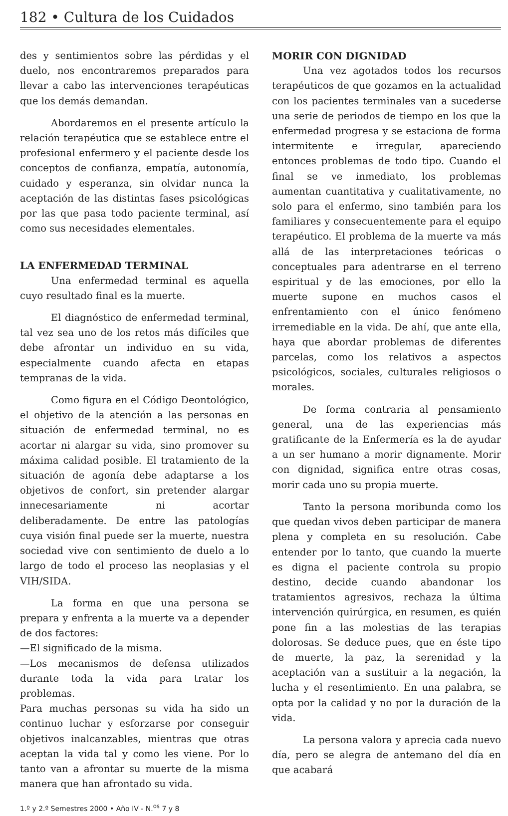182 • Cultura de los Cuidados
des y sentimientos sobre las pérdidas y el duelo, nos encontraremos preparados para llevar a cabo las intervenciones terapéuticas que los demás demandan.
Abordaremos en el presente artículo la relación terapéutica que se establece entre el profesional enfermero y el paciente desde los conceptos de confianza, empatía, autonomía, cuidado y esperanza, sin olvidar nunca la aceptación de las distintas fases psicológicas por las que pasa todo paciente terminal, así como sus necesidades elementales.
LA ENFERMEDAD TERMINAL
Una enfermedad terminal es aquella cuyo resultado final es la muerte.
El diagnóstico de enfermedad terminal, tal vez sea uno de los retos más difíciles que debe afrontar un individuo en su vida, especialmente cuando afecta en etapas tempranas de la vida.
Como figura en el Código Deontológico, el objetivo de la atención a las personas en situación de enfermedad terminal, no es acortar ni alargar su vida, sino promover su máxima calidad posible. El tratamiento de la situación de agonía debe adaptarse a los objetivos de confort, sin pretender alargar innecesariamente ni acortar deliberadamente. De entre las patologías cuya visión final puede ser la muerte, nuestra sociedad vive con sentimiento de duelo a lo largo de todo el proceso las neoplasias y el VIH/SIDA.
La forma en que una persona se prepara y enfrenta a la muerte va a depender de dos factores:
—El significado de la misma.
—Los mecanismos de defensa utilizados durante toda la vida para tratar los problemas.
Para muchas personas su vida ha sido un continuo luchar y esforzarse por conseguir objetivos inalcanzables, mientras que otras aceptan la vida tal y como les viene. Por lo tanto van a afrontar su muerte de la misma manera que han afrontado su vida.
1.º y 2.º Semestres 2000 • Año IV - N.<sup>os</sup> 7 y 8
MORIR CON DIGNIDAD
Una vez agotados todos los recursos terapéuticos de que gozamos en la actualidad con los pacientes terminales van a sucederse una serie de periodos de tiempo en los que la enfermedad progresa y se estaciona de forma intermitente e irregular, apareciendo entonces problemas de todo tipo. Cuando el final se ve inmediato, los problemas aumentan cuantitativa y cualitativamente, no solo para el enfermo, sino también para los familiares y consecuentemente para el equipo terapéutico. El problema de la muerte va más allá de las interpretaciones teóricas o conceptuales para adentrarse en el terreno espiritual y de las emociones, por ello la muerte supone en muchos casos el enfrentamiento con el único fenómeno irremediable en la vida. De ahí, que ante ella, haya que abordar problemas de diferentes parcelas, como los relativos a aspectos psicológicos, sociales, culturales religiosos o morales.
De forma contraria al pensamiento general, una de las experiencias más gratificante de la Enfermería es la de ayudar a un ser humano a morir dignamente. Morir con dignidad, significa entre otras cosas, morir cada uno su propia muerte.
Tanto la persona moribunda como los que quedan vivos deben participar de manera plena y completa en su resolución. Cabe entender por lo tanto, que cuando la muerte es digna el paciente controla su propio destino, decide cuando abandonar los tratamientos agresivos, rechaza la última intervención quirúrgica, en resumen, es quién pone fin a las molestias de las terapias dolorosas. Se deduce pues, que en éste tipo de muerte, la paz, la serenidad y la aceptación van a sustituir a la negación, la lucha y el resentimiento. En una palabra, se opta por la calidad y no por la duración de la vida.
La persona valora y aprecia cada nuevo día, pero se alegra de antemano del día en que acabará